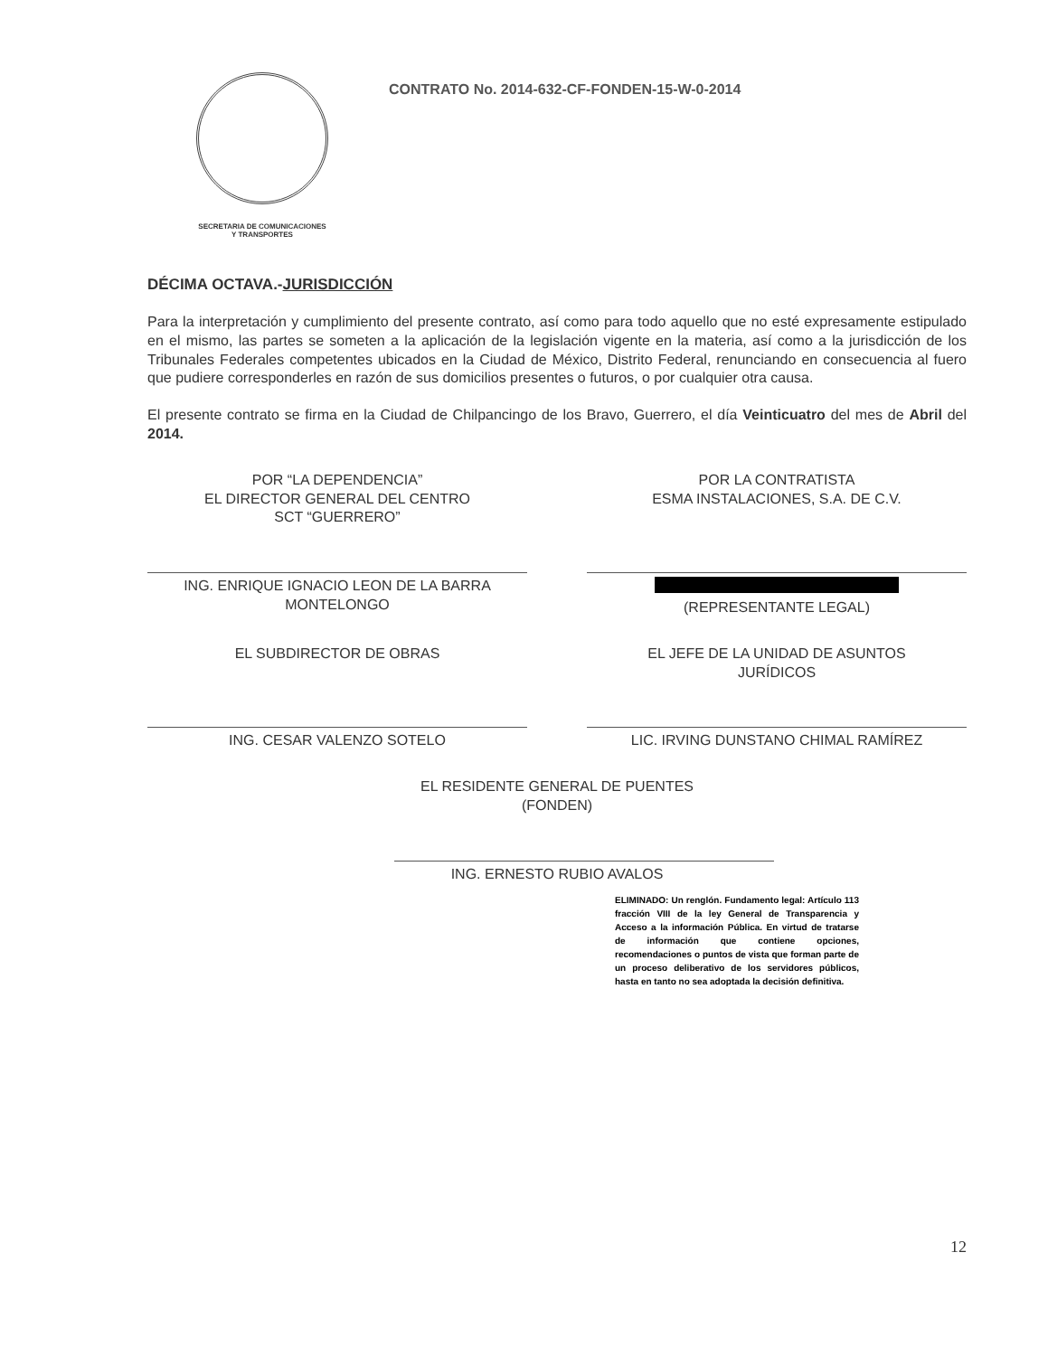SECRETARIA DE COMUNICACIONES
Y TRANSPORTES
CONTRATO No. 2014-632-CF-FONDEN-15-W-0-2014
DÉCIMA OCTAVA.-JURISDICCIÓN
Para la interpretación y cumplimiento del presente contrato, así como para todo aquello que no esté expresamente estipulado en el mismo, las partes se someten a la aplicación de la legislación vigente en la materia, así como a la jurisdicción de los Tribunales Federales competentes ubicados en la Ciudad de México, Distrito Federal, renunciando en consecuencia al fuero que pudiere corresponderles en razón de sus domicilios presentes o futuros, o por cualquier otra causa.
El presente contrato se firma en la Ciudad de Chilpancingo de los Bravo, Guerrero, el día Veinticuatro del mes de Abril del 2014.
POR “LA DEPENDENCIA”
EL DIRECTOR GENERAL DEL CENTRO
SCT “GUERRERO”
ING. ENRIQUE IGNACIO LEON DE LA BARRA
MONTELONGO
POR LA CONTRATISTA
ESMA INSTALACIONES, S.A. DE C.V.
(REPRESENTANTE LEGAL)
EL SUBDIRECTOR DE OBRAS
ING. CESAR VALENZO SOTELO
EL JEFE DE LA UNIDAD DE ASUNTOS
JURÍDICOS
LIC. IRVING DUNSTANO CHIMAL RAMÍREZ
EL RESIDENTE GENERAL DE PUENTES (FONDEN)
ING. ERNESTO RUBIO AVALOS
ELIMINADO: Un renglón. Fundamento legal: Artículo 113 fracción VIII de la ley General de Transparencia y Acceso a la información Pública. En virtud de tratarse de información que contiene opciones, recomendaciones o puntos de vista que forman parte de un proceso deliberativo de los servidores públicos, hasta en tanto no sea adoptada la decisión definitiva.
12